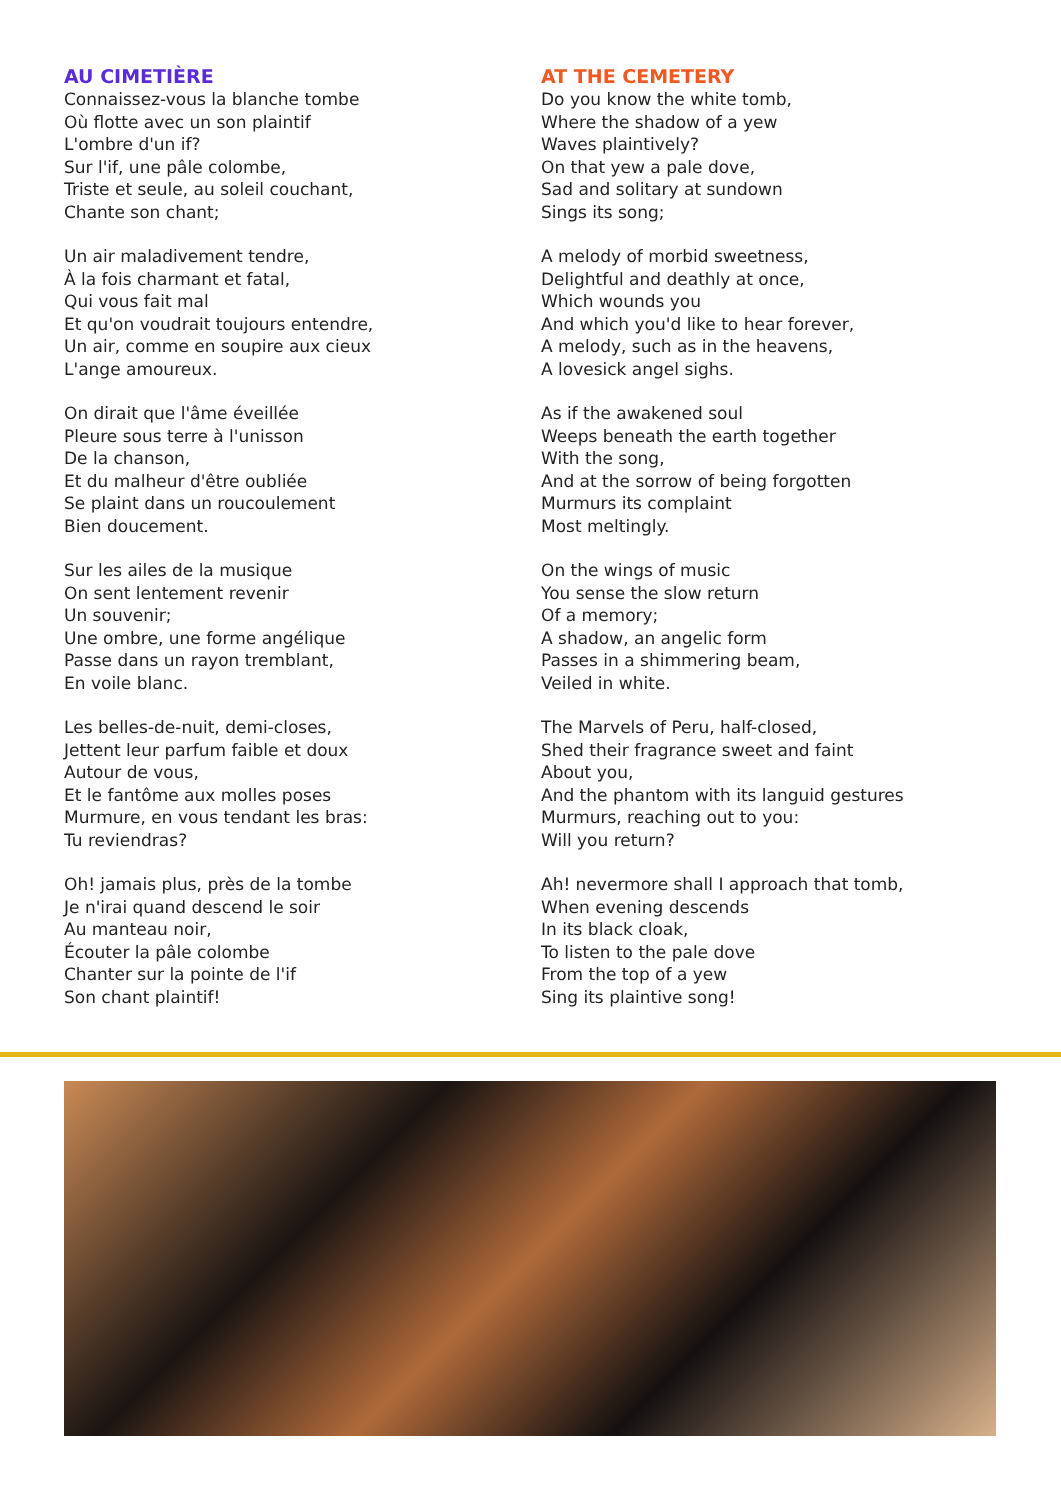AU CIMETIÈRE
Connaissez-vous la blanche tombe
Où flotte avec un son plaintif
L'ombre d'un if?
Sur l'if, une pâle colombe,
Triste et seule, au soleil couchant,
Chante son chant;
Un air maladivement tendre,
À la fois charmant et fatal,
Qui vous fait mal
Et qu'on voudrait toujours entendre,
Un air, comme en soupire aux cieux
L'ange amoureux.
On dirait que l'âme éveillée
Pleure sous terre à l'unisson
De la chanson,
Et du malheur d'être oubliée
Se plaint dans un roucoulement
Bien doucement.
Sur les ailes de la musique
On sent lentement revenir
Un souvenir;
Une ombre, une forme angélique
Passe dans un rayon tremblant,
En voile blanc.
Les belles-de-nuit, demi-closes,
Jettent leur parfum faible et doux
Autour de vous,
Et le fantôme aux molles poses
Murmure, en vous tendant les bras:
Tu reviendras?
Oh! jamais plus, près de la tombe
Je n'irai quand descend le soir
Au manteau noir,
Écouter la pâle colombe
Chanter sur la pointe de l'if
Son chant plaintif!
AT THE CEMETERY
Do you know the white tomb,
Where the shadow of a yew
Waves plaintively?
On that yew a pale dove,
Sad and solitary at sundown
Sings its song;
A melody of morbid sweetness,
Delightful and deathly at once,
Which wounds you
And which you'd like to hear forever,
A melody, such as in the heavens,
A lovesick angel sighs.
As if the awakened soul
Weeps beneath the earth together
With the song,
And at the sorrow of being forgotten
Murmurs its complaint
Most meltingly.
On the wings of music
You sense the slow return
Of a memory;
A shadow, an angelic form
Passes in a shimmering beam,
Veiled in white.
The Marvels of Peru, half-closed,
Shed their fragrance sweet and faint
About you,
And the phantom with its languid gestures
Murmurs, reaching out to you:
Will you return?
Ah! nevermore shall I approach that tomb,
When evening descends
In its black cloak,
To listen to the pale dove
From the top of a yew
Sing its plaintive song!